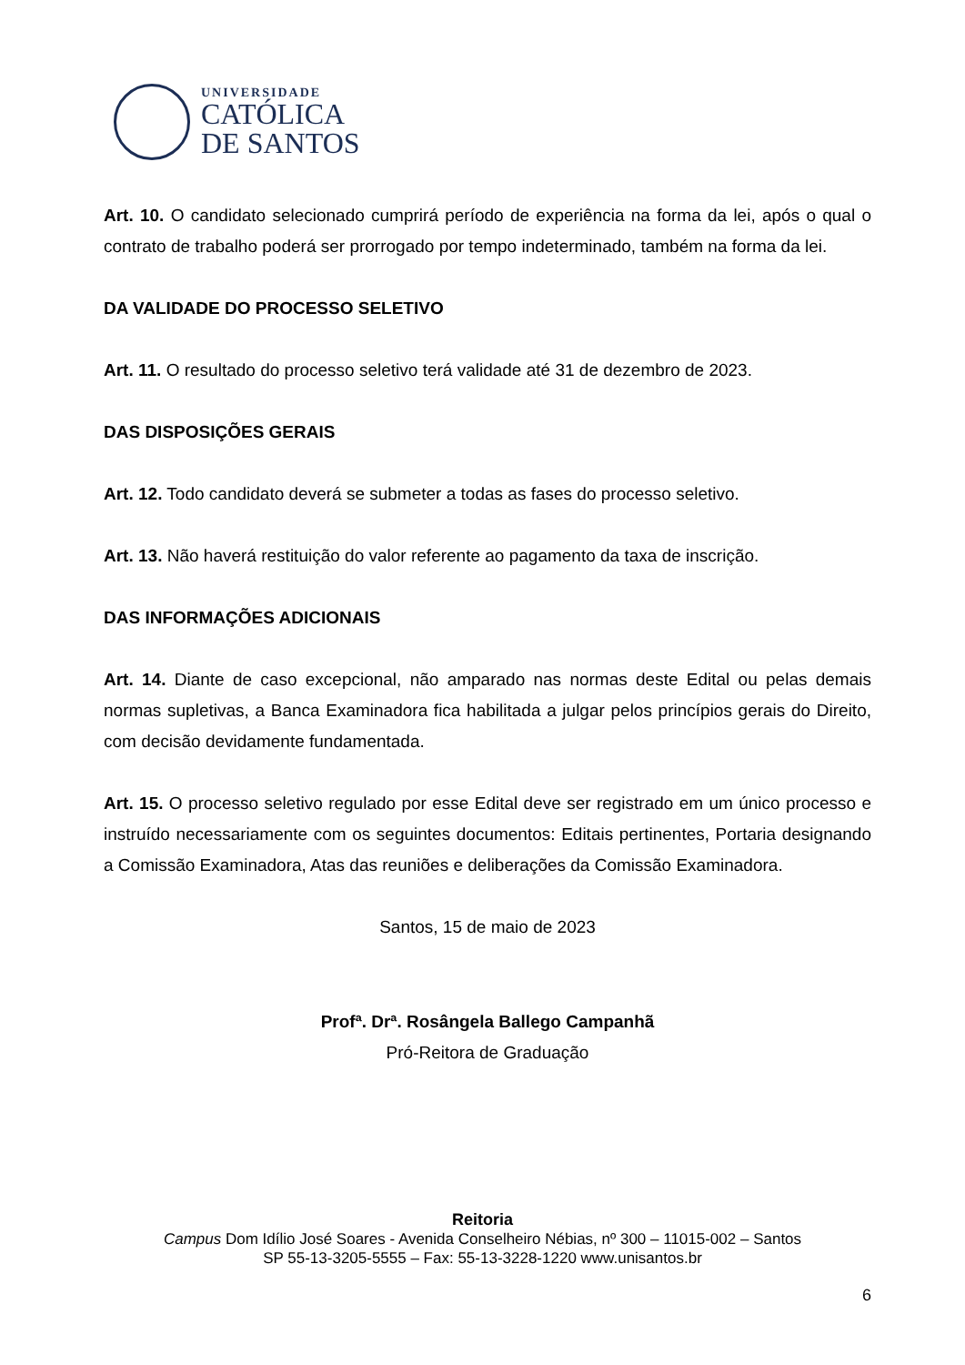UNIVERSIDADE
CATÓLICA
DE SANTOS
Art. 10. O candidato selecionado cumprirá período de experiência na forma da lei, após o qual o contrato de trabalho poderá ser prorrogado por tempo indeterminado, também na forma da lei.
DA VALIDADE DO PROCESSO SELETIVO
Art. 11. O resultado do processo seletivo terá validade até 31 de dezembro de 2023.
DAS DISPOSIÇÕES GERAIS
Art. 12. Todo candidato deverá se submeter a todas as fases do processo seletivo.
Art. 13. Não haverá restituição do valor referente ao pagamento da taxa de inscrição.
DAS INFORMAÇÕES ADICIONAIS
Art. 14. Diante de caso excepcional, não amparado nas normas deste Edital ou pelas demais normas supletivas, a Banca Examinadora fica habilitada a julgar pelos princípios gerais do Direito, com decisão devidamente fundamentada.
Art. 15. O processo seletivo regulado por esse Edital deve ser registrado em um único processo e instruído necessariamente com os seguintes documentos: Editais pertinentes, Portaria designando a Comissão Examinadora, Atas das reuniões e deliberações da Comissão Examinadora.
Santos, 15 de maio de 2023
Profª. Drª. Rosângela Ballego Campanhã
Pró-Reitora de Graduação
Reitoria
Campus Dom Idílio José Soares - Avenida Conselheiro Nébias, nº 300 – 11015-002 – Santos
SP 55-13-3205-5555 – Fax: 55-13-3228-1220 www.unisantos.br
6